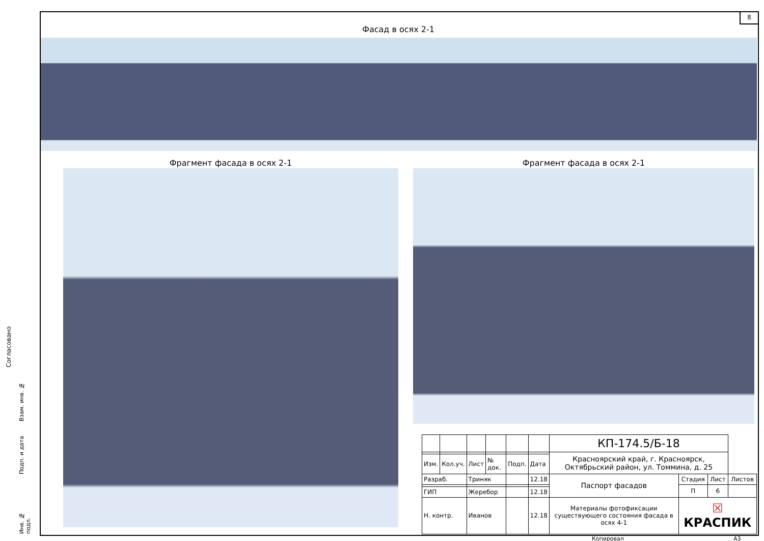8
Согласовано
Взам. инв. №
Подп. и дата
Инв. № подл.
Фасад в осях 2-1
Фрагмент фасада в осях 2-1 Фрагмент фасада в осях 2-1
| | | | | | | КП-174.5/Б-18 | | | |
| | | | | | | Красноярский край, г. Красноярск, Октябрьский район, ул. Томмина, д. 25 | | | |
| Изм. | Кол.уч. | Лист | № док. | Подп. | Дата | | | | |
| Разраб. | | Триняк | | | 12.18 | Паспорт фасадов | Стадия | Лист | Листов |
| | | | | | | | П | 6 | |
| ГИП | | Жеребор | | | 12.18 | | | | |
| Н. контр. | | Иванов | | | 12.18 | Материалы фотофиксации существующего состояния фасада в осях 4-1 | ☒ КРАСПИК | | |
Копировал А3